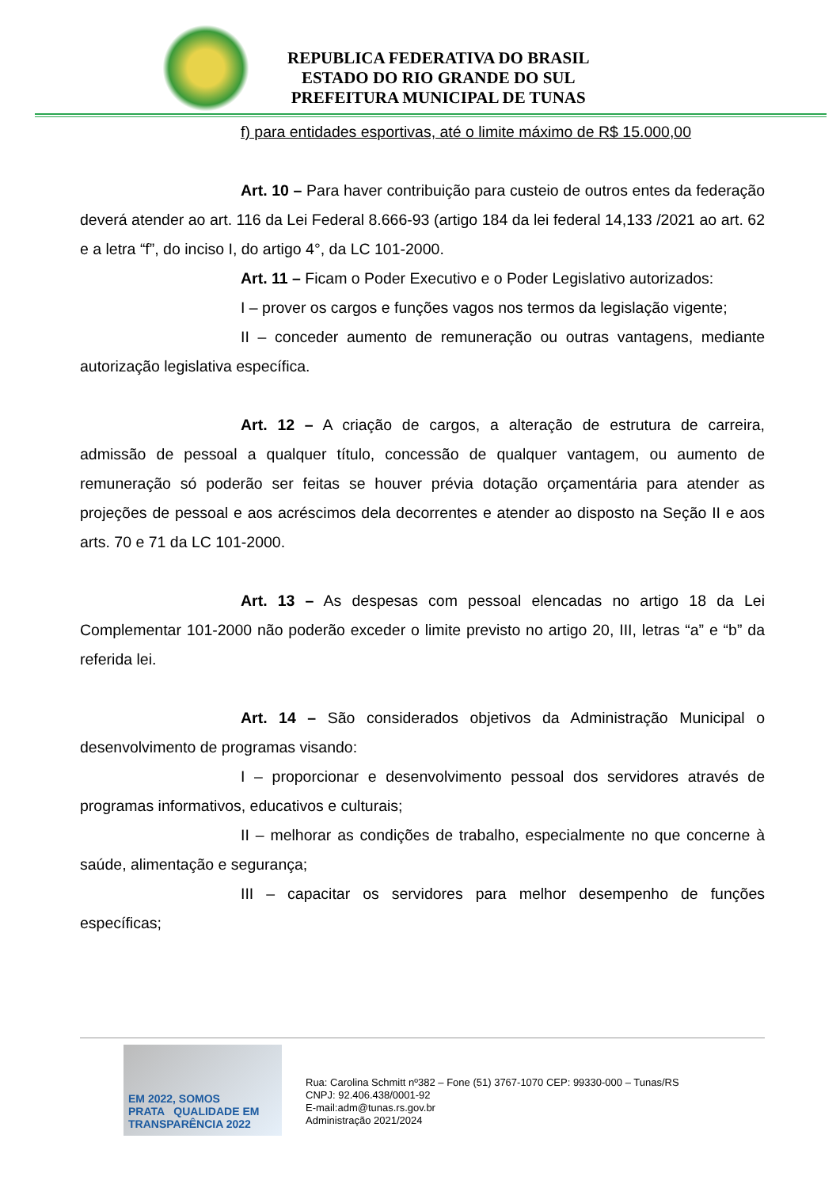REPUBLICA FEDERATIVA DO BRASIL
ESTADO DO RIO GRANDE DO SUL
PREFEITURA MUNICIPAL DE TUNAS
f) para entidades esportivas, até o limite máximo de R$ 15.000,00
Art. 10 – Para haver contribuição para custeio de outros entes da federação deverá atender ao art. 116 da Lei Federal 8.666-93 (artigo 184 da lei federal 14,133 /2021 ao art. 62 e a letra “f”, do inciso I, do artigo 4°, da LC 101-2000.
Art. 11 – Ficam o Poder Executivo e o Poder Legislativo autorizados:
I – prover os cargos e funções vagos nos termos da legislação vigente;
II – conceder aumento de remuneração ou outras vantagens, mediante autorização legislativa específica.
Art. 12 – A criação de cargos, a alteração de estrutura de carreira, admissão de pessoal a qualquer título, concessão de qualquer vantagem, ou aumento de remuneração só poderão ser feitas se houver prévia dotação orçamentária para atender as projeções de pessoal e aos acréscimos dela decorrentes e atender ao disposto na Seção II e aos arts. 70 e 71 da LC 101-2000.
Art. 13 – As despesas com pessoal elencadas no artigo 18 da Lei Complementar 101-2000 não poderão exceder o limite previsto no artigo 20, III, letras “a” e “b” da referida lei.
Art. 14 – São considerados objetivos da Administração Municipal o desenvolvimento de programas visando:
I – proporcionar e desenvolvimento pessoal dos servidores através de programas informativos, educativos e culturais;
II – melhorar as condições de trabalho, especialmente no que concerne à saúde, alimentação e segurança;
III – capacitar os servidores para melhor desempenho de funções específicas;
EM 2022, SOMOS
PRATA QUALIDADE EM TRANSPARÊNCIA 2022
Rua: Carolina Schmitt nº382 – Fone (51) 3767-1070 CEP: 99330-000 – Tunas/RS
CNPJ: 92.406.438/0001-92
E-mail:adm@tunas.rs.gov.br
Administração 2021/2024